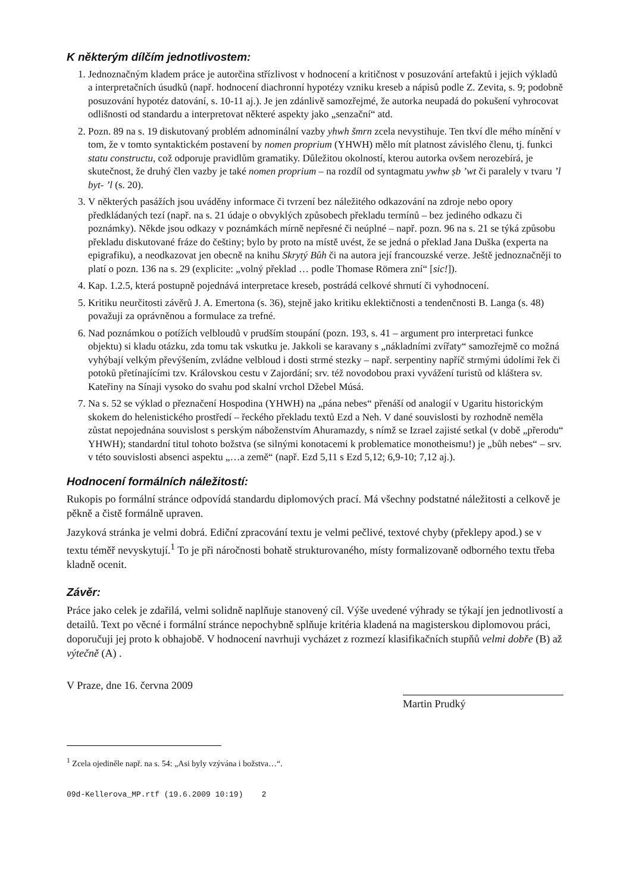K některým dílčím jednotlivostem:
1. Jednoznačným kladem práce je autorčina střízlivost v hodnocení a kritičnost v posuzování artefaktů i jejich výkladů a interpretačních úsudků (např. hodnocení diachronní hypotézy vzniku kreseb a nápisů podle Z. Zevita, s. 9; podobně posuzování hypotéz datování, s. 10-11 aj.). Je jen zdánlivě samozřejmé, že autorka neupadá do pokušení vyhrocovat odlišnosti od standardu a interpretovat některé aspekty jako „senzační“ atd.
2. Pozn. 89 na s. 19 diskutovaný problém adnominální vazby yhwh šmrn zcela nevystihuje. Ten tkví dle mého mínění v tom, že v tomto syntaktickém postavení by nomen proprium (YHWH) mělo mít platnost závislého členu, tj. funkci statu constructu, což odporuje pravidlům gramatiky. Důležitou okolností, kterou autorka ovšem nerozebírá, je skutečnost, že druhý člen vazby je také nomen proprium – na rozdíl od syntagmatu ywhw ṣb ’wt či paralely v tvaru ’l byt- ’l (s. 20).
3. V některých pasážích jsou uváděny informace či tvrzení bez náležitého odkazování na zdroje nebo opory předkládaných tezí (např. na s. 21 údaje o obvyklých způsobech překladu termínů – bez jediného odkazu či poznámky). Někde jsou odkazy v poznámkách mírně nepřesné či neúplné – např. pozn. 96 na s. 21 se týká způsobu překladu diskutované fráze do češtiny; bylo by proto na místě uvést, že se jedná o překlad Jana Duška (experta na epigrafiku), a neodkazovat jen obecně na knihu Skrytý Bůh či na autora její francouzské verze. Ještě jednoznačněji to platí o pozn. 136 na s. 29 (explicite: „volný překlad … podle Thomase Römera zní“ [sic!]).
4. Kap. 1.2.5, která postupně pojednává interpretace kreseb, postrádá celkové shrnutí či vyhodnocení.
5. Kritiku neurčitosti závěrů J. A. Emertona (s. 36), stejně jako kritiku eklektičnosti a tendenčnosti B. Langa (s. 48) považuji za oprávněnou a formulace za trefné.
6. Nad poznámkou o potížích velbloudů v prudším stoupání (pozn. 193, s. 41 – argument pro interpretaci funkce objektu) si kladu otázku, zda tomu tak vskutku je. Jakkoli se karavany s „nákladními zvířaty“ samozřejmě co možná vyhýbají velkým převýšením, zvládne velbloud i dosti strmé stezky – např. serpentiny napříč strmými údolími řek či potoků přetínajícími tzv. Královskou cestu v Zajordání; srv. též novodobou praxi vyvážení turistů od kláštera sv. Kateřiny na Sínaji vysoko do svahu pod skalní vrchol Džebel Músá.
7. Na s. 52 se výklad o přeznačení Hospodina (YHWH) na „pána nebes“ přenáší od analogií v Ugaritu historickým skokem do helenistického prostředí – řeckého překladu textů Ezd a Neh. V dané souvislosti by rozhodně neměla zůstat nepojednána souvislost s perským náboženstvím Ahuramazdy, s nímž se Izrael zajisté setkal (v době „přerodu“ YHWH); standardní titul tohoto božstva (se silnými konotacemi k problematice monotheismu!) je „bůh nebes“ – srv. v této souvislosti absenci aspektu „…a země“ (např. Ezd 5,11 s Ezd 5,12; 6,9-10; 7,12 aj.).
Hodnocení formálních náležitostí:
Rukopis po formální stránce odpovídá standardu diplomových prací. Má všechny podstatné náležitosti a celkově je pěkně a čistě formálně upraven.
Jazyková stránka je velmi dobrá. Ediční zpracování textu je velmi pečlivé, textové chyby (překlepy apod.) se v textu téměř nevyskytují.<sup>1</sup> To je při náročnosti bohatě strukturovaného, místy formalizovaně odborného textu třeba kladně ocenit.
Závěr:
Práce jako celek je zdařilá, velmi solidně naplňuje stanovený cíl. Výše uvedené výhrady se týkají jen jednotlivostí a detailů. Text po věcné i formální stránce nepochybně splňuje kritéria kladená na magisterskou diplomovou práci, doporučuji jej proto k obhajobě. V hodnocení navrhuji vycházet z rozmezí klasifikačních stupňů velmi dobře (B) až výtečně (A) .
V Praze, dne 16. června 2009
Martin Prudký
<sup>1</sup> Zcela ojediněle např. na s. 54: „Asi byly vzývána i božstva…“.
09d-Kellerova_MP.rtf (19.6.2009 10:19) 2